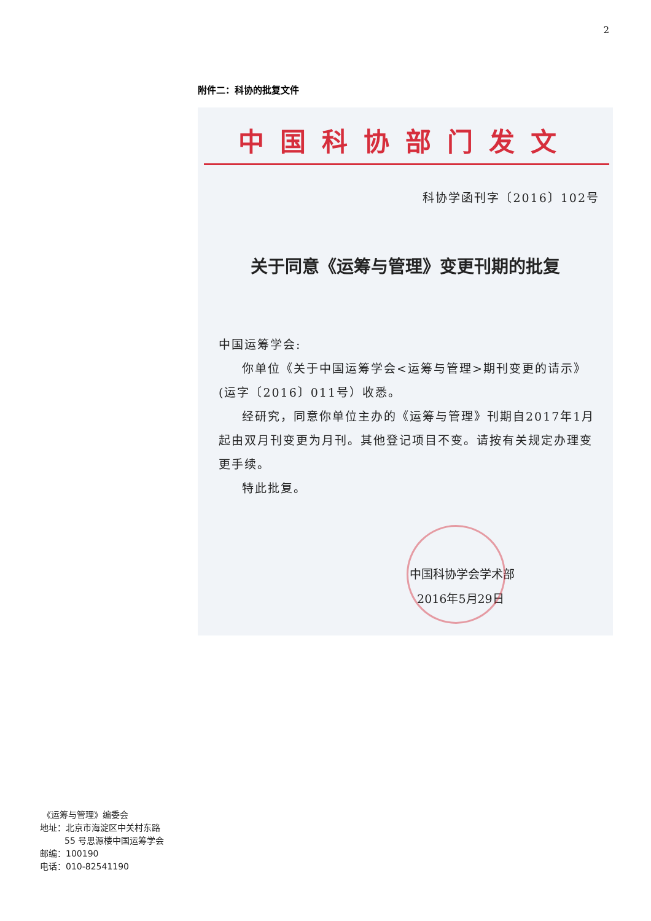2
附件二：科协的批复文件
中国科协部门发文
科协学函刊字〔2016〕102号
关于同意《运筹与管理》变更刊期的批复
中国运筹学会:
你单位《关于中国运筹学会<运筹与管理>期刊变更的请示》(运字〔2016〕011号）收悉。
经研究，同意你单位主办的《运筹与管理》刊期自2017年1月起由双月刊变更为月刊。其他登记项目不变。请按有关规定办理变更手续。
特此批复。
中国科协学会学术部
2016年5月29日
《运筹与管理》编委会
地址：北京市海淀区中关村东路
55 号思源楼中国运筹学会
邮编：100190
电话：010-82541190